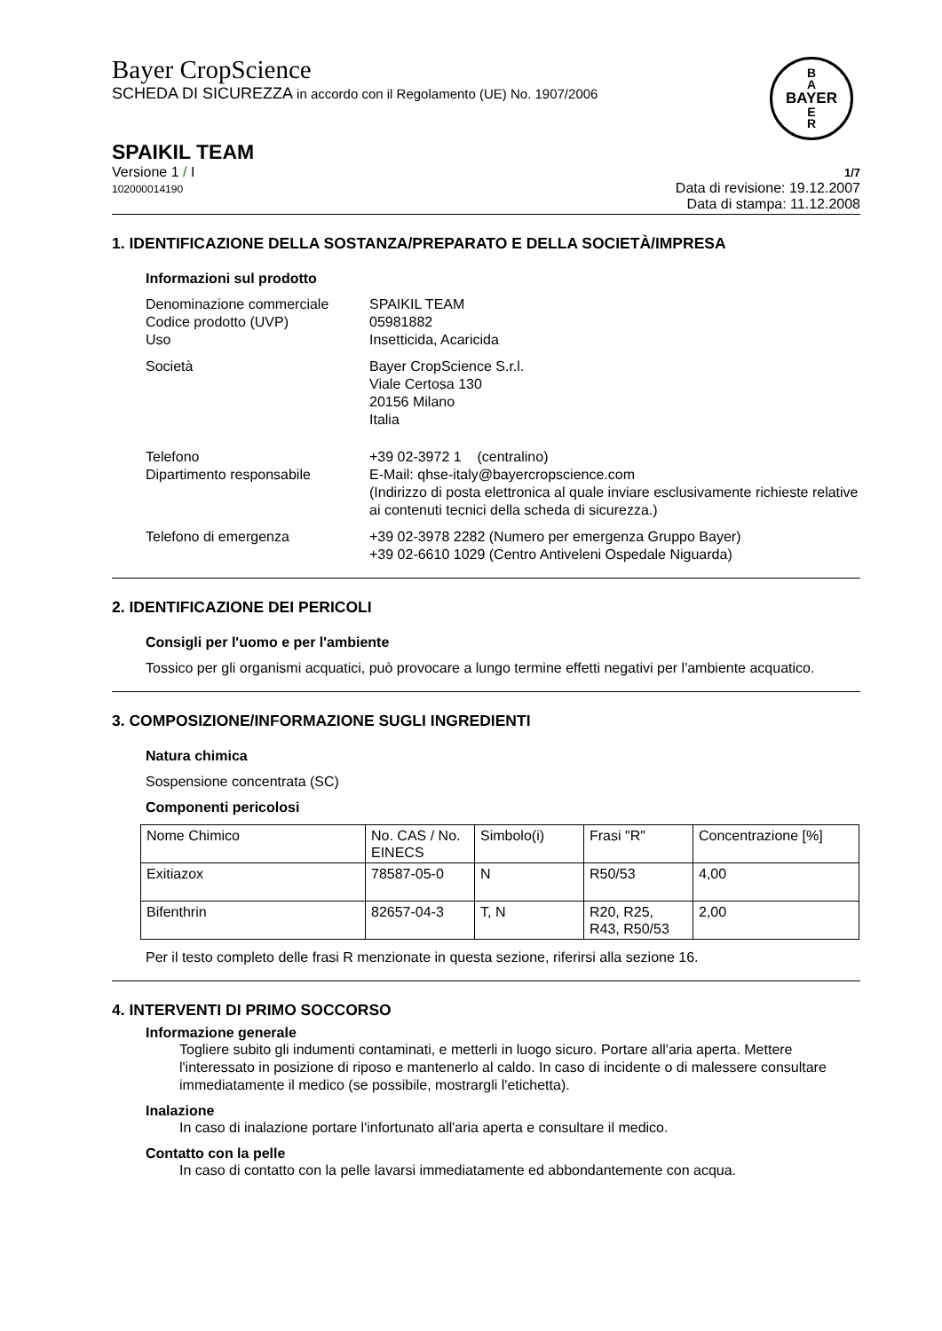Bayer CropScience
SCHEDA DI SICUREZZA in accordo con il Regolamento (UE) No. 1907/2006
B
A
BAYER
E
R
SPAIKIL TEAM
Versione 1 / I
102000014190
1/7
Data di revisione: 19.12.2007
Data di stampa: 11.12.2008
1. IDENTIFICAZIONE DELLA SOSTANZA/PREPARATO E DELLA SOCIETÀ/IMPRESA
Informazioni sul prodotto
Denominazione commerciale
SPAIKIL TEAM
Codice prodotto (UVP)
05981882
Uso
Insetticida, Acaricida
Società
Bayer CropScience S.r.l.
Viale Certosa 130
20156 Milano
Italia
Telefono
Dipartimento responsabile
+39 02-3972 1 (centralino)
E-Mail: qhse-italy@bayercropscience.com
(Indirizzo di posta elettronica al quale inviare esclusivamente richieste relative ai contenuti tecnici della scheda di sicurezza.)
Telefono di emergenza
+39 02-3978 2282 (Numero per emergenza Gruppo Bayer)
+39 02-6610 1029 (Centro Antiveleni Ospedale Niguarda)
2. IDENTIFICAZIONE DEI PERICOLI
Consigli per l'uomo e per l'ambiente
Tossico per gli organismi acquatici, può provocare a lungo termine effetti negativi per l'ambiente acquatico.
3. COMPOSIZIONE/INFORMAZIONE SUGLI INGREDIENTI
Natura chimica
Sospensione concentrata (SC)
Componenti pericolosi
| Nome Chimico | No. CAS / No. EINECS | Simbolo(i) | Frasi "R" | Concentrazione [%] |
| Exitiazox | 78587-05-0 | N | R50/53 | 4,00 |
| Bifenthrin | 82657-04-3 | T, N | R20, R25, R43, R50/53 | 2,00 |
Per il testo completo delle frasi R menzionate in questa sezione, riferirsi alla sezione 16.
4. INTERVENTI DI PRIMO SOCCORSO
Informazione generale
Togliere subito gli indumenti contaminati, e metterli in luogo sicuro. Portare all'aria aperta. Mettere l'interessato in posizione di riposo e mantenerlo al caldo. In caso di incidente o di malessere consultare immediatamente il medico (se possibile, mostrargli l'etichetta).
Inalazione
In caso di inalazione portare l'infortunato all'aria aperta e consultare il medico.
Contatto con la pelle
In caso di contatto con la pelle lavarsi immediatamente ed abbondantemente con acqua.